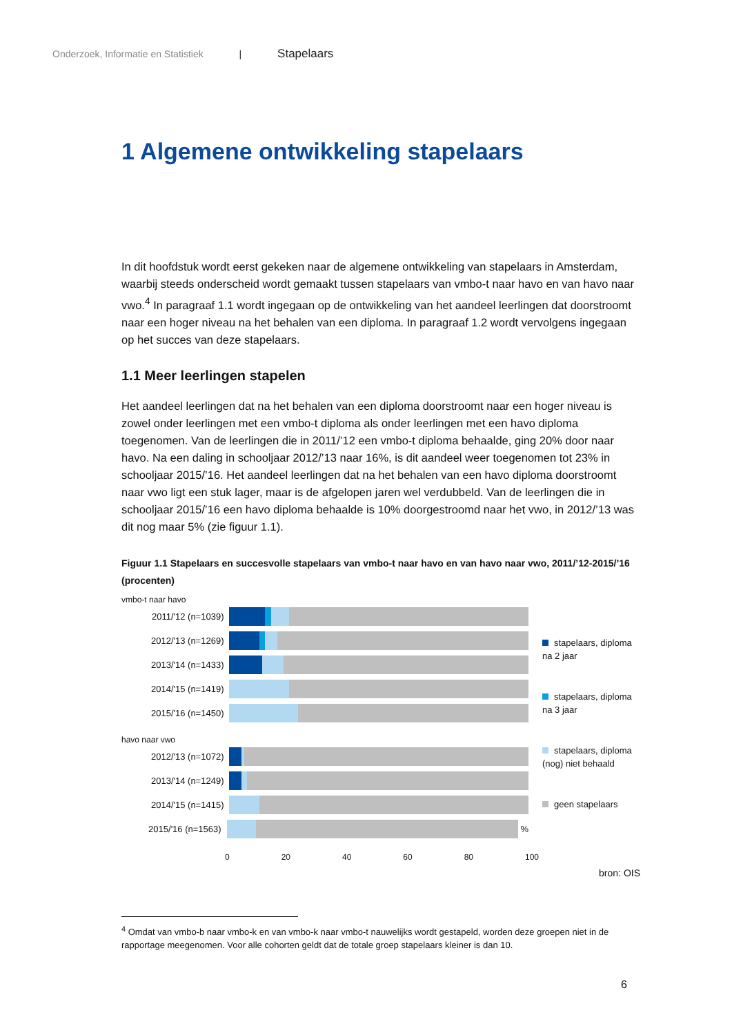Onderzoek, Informatie en Statistiek | Stapelaars
1 Algemene ontwikkeling stapelaars
In dit hoofdstuk wordt eerst gekeken naar de algemene ontwikkeling van stapelaars in Amsterdam, waarbij steeds onderscheid wordt gemaakt tussen stapelaars van vmbo-t naar havo en van havo naar vwo.<sup>4</sup> In paragraaf 1.1 wordt ingegaan op de ontwikkeling van het aandeel leerlingen dat doorstroomt naar een hoger niveau na het behalen van een diploma. In paragraaf 1.2 wordt vervolgens ingegaan op het succes van deze stapelaars.
1.1 Meer leerlingen stapelen
Het aandeel leerlingen dat na het behalen van een diploma doorstroomt naar een hoger niveau is zowel onder leerlingen met een vmbo-t diploma als onder leerlingen met een havo diploma toegenomen. Van de leerlingen die in 2011/’12 een vmbo-t diploma behaalde, ging 20% door naar havo. Na een daling in schooljaar 2012/’13 naar 16%, is dit aandeel weer toegenomen tot 23% in schooljaar 2015/’16. Het aandeel leerlingen dat na het behalen van een havo diploma doorstroomt naar vwo ligt een stuk lager, maar is de afgelopen jaren wel verdubbeld. Van de leerlingen die in schooljaar 2015/’16 een havo diploma behaalde is 10% doorgestroomd naar het vwo, in 2012/’13 was dit nog maar 5% (zie figuur 1.1).
Figuur 1.1 Stapelaars en succesvolle stapelaars van vmbo-t naar havo en van havo naar vwo, 2011/’12-2015/’16 (procenten)
vmbo-t naar havo
2011/'12 (n=1039)
2012/'13 (n=1269)
2013/'14 (n=1433)
2014/'15 (n=1419)
2015/'16 (n=1450)
havo naar vwo
2012/'13 (n=1072)
2013/'14 (n=1249)
2014/'15 (n=1415)
2015/'16 (n=1563) %
0 20 40 60 80 100
stapelaars, diploma na 2 jaar
stapelaars, diploma na 3 jaar
stapelaars, diploma (nog) niet behaald
geen stapelaars
bron: OIS
<sup>4</sup> Omdat van vmbo-b naar vmbo-k en van vmbo-k naar vmbo-t nauwelijks wordt gestapeld, worden deze groepen niet in de rapportage meegenomen. Voor alle cohorten geldt dat de totale groep stapelaars kleiner is dan 10.
6